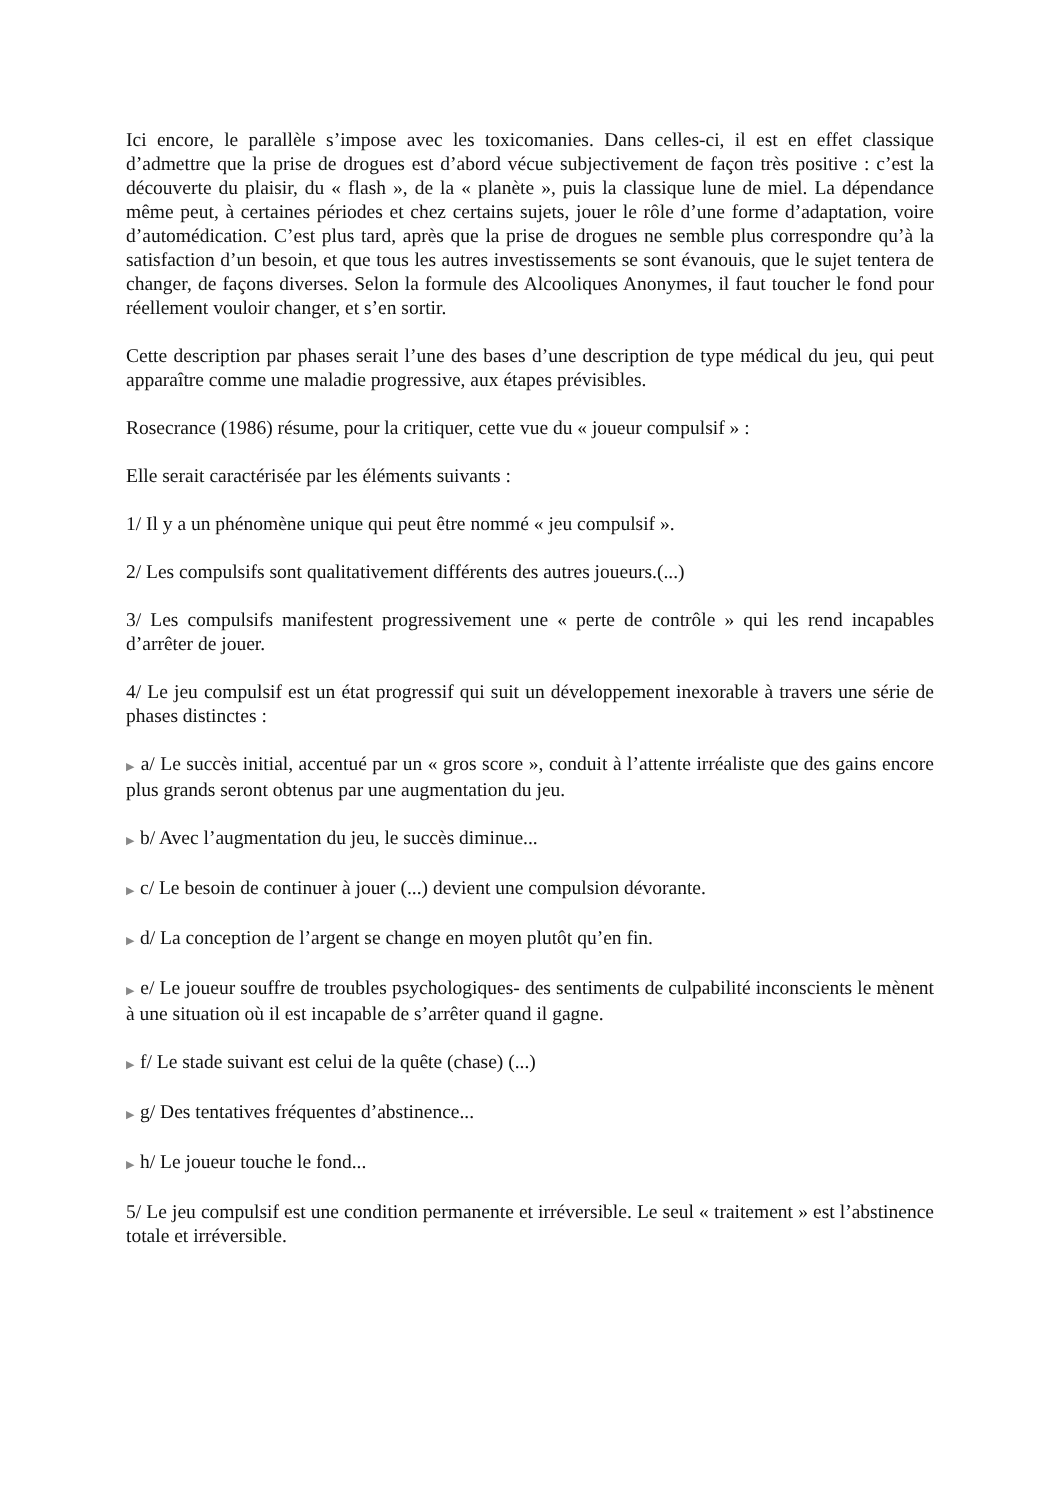Ici encore, le parallèle s’impose avec les toxicomanies. Dans celles-ci, il est en effet classique d’admettre que la prise de drogues est d’abord vécue subjectivement de façon très positive : c’est la découverte du plaisir, du « flash », de la « planète », puis la classique lune de miel. La dépendance même peut, à certaines périodes et chez certains sujets, jouer le rôle d’une forme d’adaptation, voire d’automédication. C’est plus tard, après que la prise de drogues ne semble plus correspondre qu’à la satisfaction d’un besoin, et que tous les autres investissements se sont évanouis, que le sujet tentera de changer, de façons diverses. Selon la formule des Alcooliques Anonymes, il faut toucher le fond pour réellement vouloir changer, et s’en sortir.
Cette description par phases serait l’une des bases d’une description de type médical du jeu, qui peut apparaître comme une maladie progressive, aux étapes prévisibles.
Rosecrance (1986) résume, pour la critiquer, cette vue du « joueur compulsif » :
Elle serait caractérisée par les éléments suivants :
1/ Il y a un phénomène unique qui peut être nommé « jeu compulsif ».
2/ Les compulsifs sont qualitativement différents des autres joueurs.(...)
3/ Les compulsifs manifestent progressivement une « perte de contrôle » qui les rend incapables d’arrêter de jouer.
4/ Le jeu compulsif est un état progressif qui suit un développement inexorable à travers une série de phases distinctes :
▶ a/ Le succès initial, accentué par un « gros score », conduit à l’attente irréaliste que des gains encore plus grands seront obtenus par une augmentation du jeu.
▶ b/ Avec l’augmentation du jeu, le succès diminue...
▶ c/ Le besoin de continuer à jouer (...) devient une compulsion dévorante.
▶ d/ La conception de l’argent se change en moyen plutôt qu’en fin.
▶ e/ Le joueur souffre de troubles psychologiques- des sentiments de culpabilité inconscients le mènent à une situation où il est incapable de s’arrêter quand il gagne.
▶ f/ Le stade suivant est celui de la quête (chase) (...)
▶ g/ Des tentatives fréquentes d’abstinence...
▶ h/ Le joueur touche le fond...
5/ Le jeu compulsif est une condition permanente et irréversible. Le seul « traitement » est l’abstinence totale et irréversible.